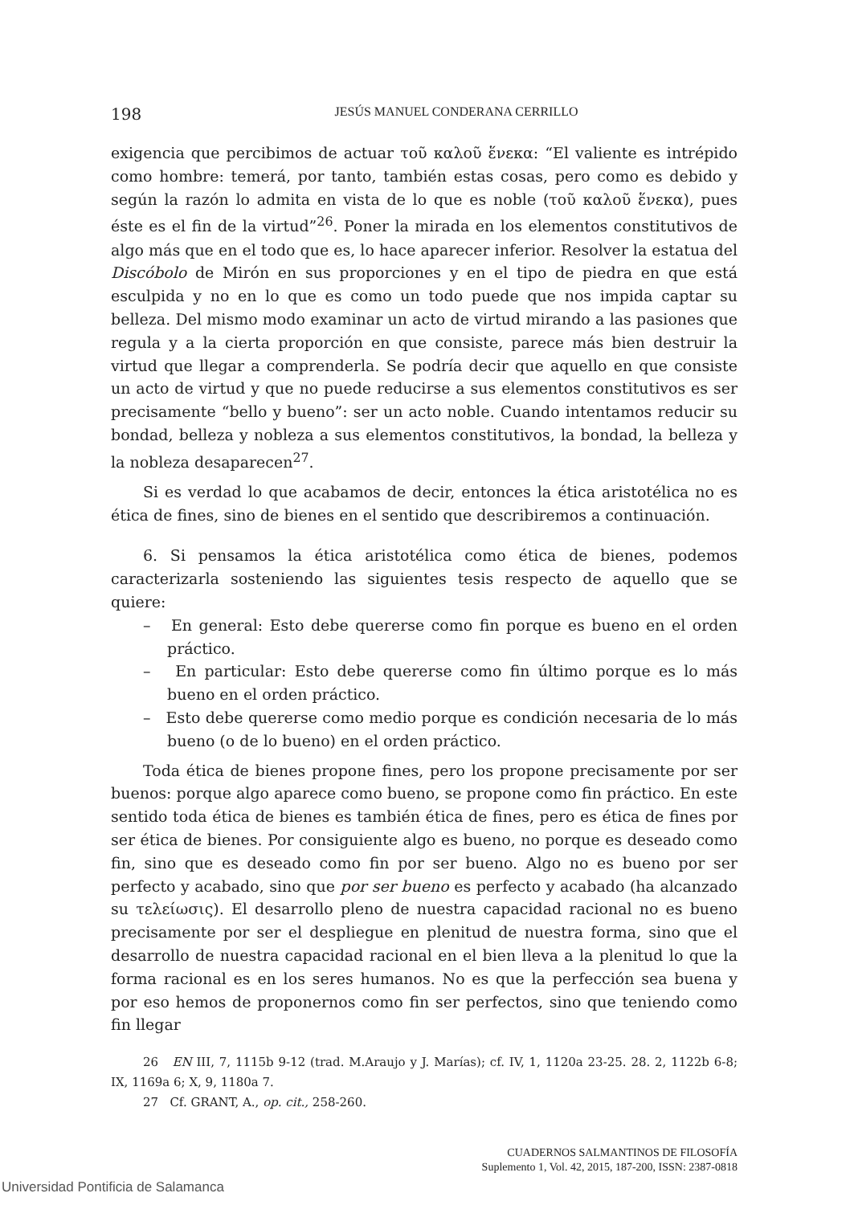198 JESÚS MANUEL CONDERANA CERRILLO
exigencia que percibimos de actuar τοῦ καλοῦ ἕνεκα: “El valiente es intrépido como hombre: temerá, por tanto, también estas cosas, pero como es debido y según la razón lo admita en vista de lo que es noble (τοῦ καλοῦ ἕνεκα), pues éste es el fin de la virtud”<sup>26</sup>. Poner la mirada en los elementos constitutivos de algo más que en el todo que es, lo hace aparecer inferior. Resolver la estatua del Discóbolo de Mirón en sus proporciones y en el tipo de piedra en que está esculpida y no en lo que es como un todo puede que nos impida captar su belleza. Del mismo modo examinar un acto de virtud mirando a las pasiones que regula y a la cierta proporción en que consiste, parece más bien destruir la virtud que llegar a comprenderla. Se podría decir que aquello en que consiste un acto de virtud y que no puede reducirse a sus elementos constitutivos es ser precisamente “bello y bueno”: ser un acto noble. Cuando intentamos reducir su bondad, belleza y nobleza a sus elementos constitutivos, la bondad, la belleza y la nobleza desaparecen<sup>27</sup>.
Si es verdad lo que acabamos de decir, entonces la ética aristotélica no es ética de fines, sino de bienes en el sentido que describiremos a continuación.
6. Si pensamos la ética aristotélica como ética de bienes, podemos caracterizarla sosteniendo las siguientes tesis respecto de aquello que se quiere:
– En general: Esto debe quererse como fin porque es bueno en el orden práctico.
– En particular: Esto debe quererse como fin último porque es lo más bueno en el orden práctico.
– Esto debe quererse como medio porque es condición necesaria de lo más bueno (o de lo bueno) en el orden práctico.
Toda ética de bienes propone fines, pero los propone precisamente por ser buenos: porque algo aparece como bueno, se propone como fin práctico. En este sentido toda ética de bienes es también ética de fines, pero es ética de fines por ser ética de bienes. Por consiguiente algo es bueno, no porque es deseado como fin, sino que es deseado como fin por ser bueno. Algo no es bueno por ser perfecto y acabado, sino que por ser bueno es perfecto y acabado (ha alcanzado su τελείωσις). El desarrollo pleno de nuestra capacidad racional no es bueno precisamente por ser el despliegue en plenitud de nuestra forma, sino que el desarrollo de nuestra capacidad racional en el bien lleva a la plenitud lo que la forma racional es en los seres humanos. No es que la perfección sea buena y por eso hemos de proponernos como fin ser perfectos, sino que teniendo como fin llegar
26 EN III, 7, 1115b 9-12 (trad. M.Araujo y J. Marías); cf. IV, 1, 1120a 23-25. 28. 2, 1122b 6-8; IX, 1169a 6; X, 9, 1180a 7.
27 Cf. GRANT, A., op. cit., 258-260.
CUADERNOS SALMANTINOS DE FILOSOFÍA
Suplemento 1, Vol. 42, 2015, 187-200, ISSN: 2387-0818
Universidad Pontificia de Salamanca